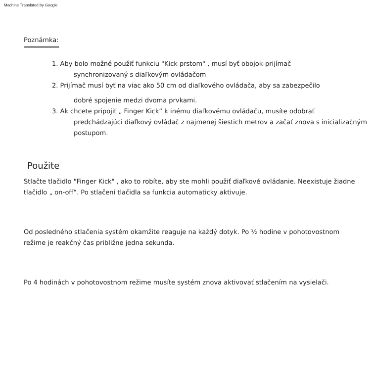Machine Translated by Google
Poznámka:
1. Aby bolo možné použiť funkciu "Kick prstom" , musí byť obojok-prijímač
synchronizovaný s diaľkovým ovládačom
2. Prijímač musí byť na viac ako 50 cm od diaľkového ovládača, aby sa zabezpečilo
dobré spojenie medzi dvoma prvkami.
3. Ak chcete pripojiť „ Finger Kick“ k inému diaľkovému ovládaču, musíte odobrať
predchádzajúci diaľkový ovládač z najmenej šiestich metrov a začať znova s inicializačným postupom.
Použite
Stlačte tlačidlo "Finger Kick" , ako to robíte, aby ste mohli použiť diaľkové ovládanie. Neexistuje žiadne tlačidlo „ on-off“. Po stlačení tlačidla sa funkcia automaticky aktivuje.
Od posledného stlačenia systém okamžite reaguje na každý dotyk. Po ½ hodine v pohotovostnom režime je reakčný čas približne jedna sekunda.
Po 4 hodinách v pohotovostnom režime musíte systém znova aktivovať stlačením na vysielači.